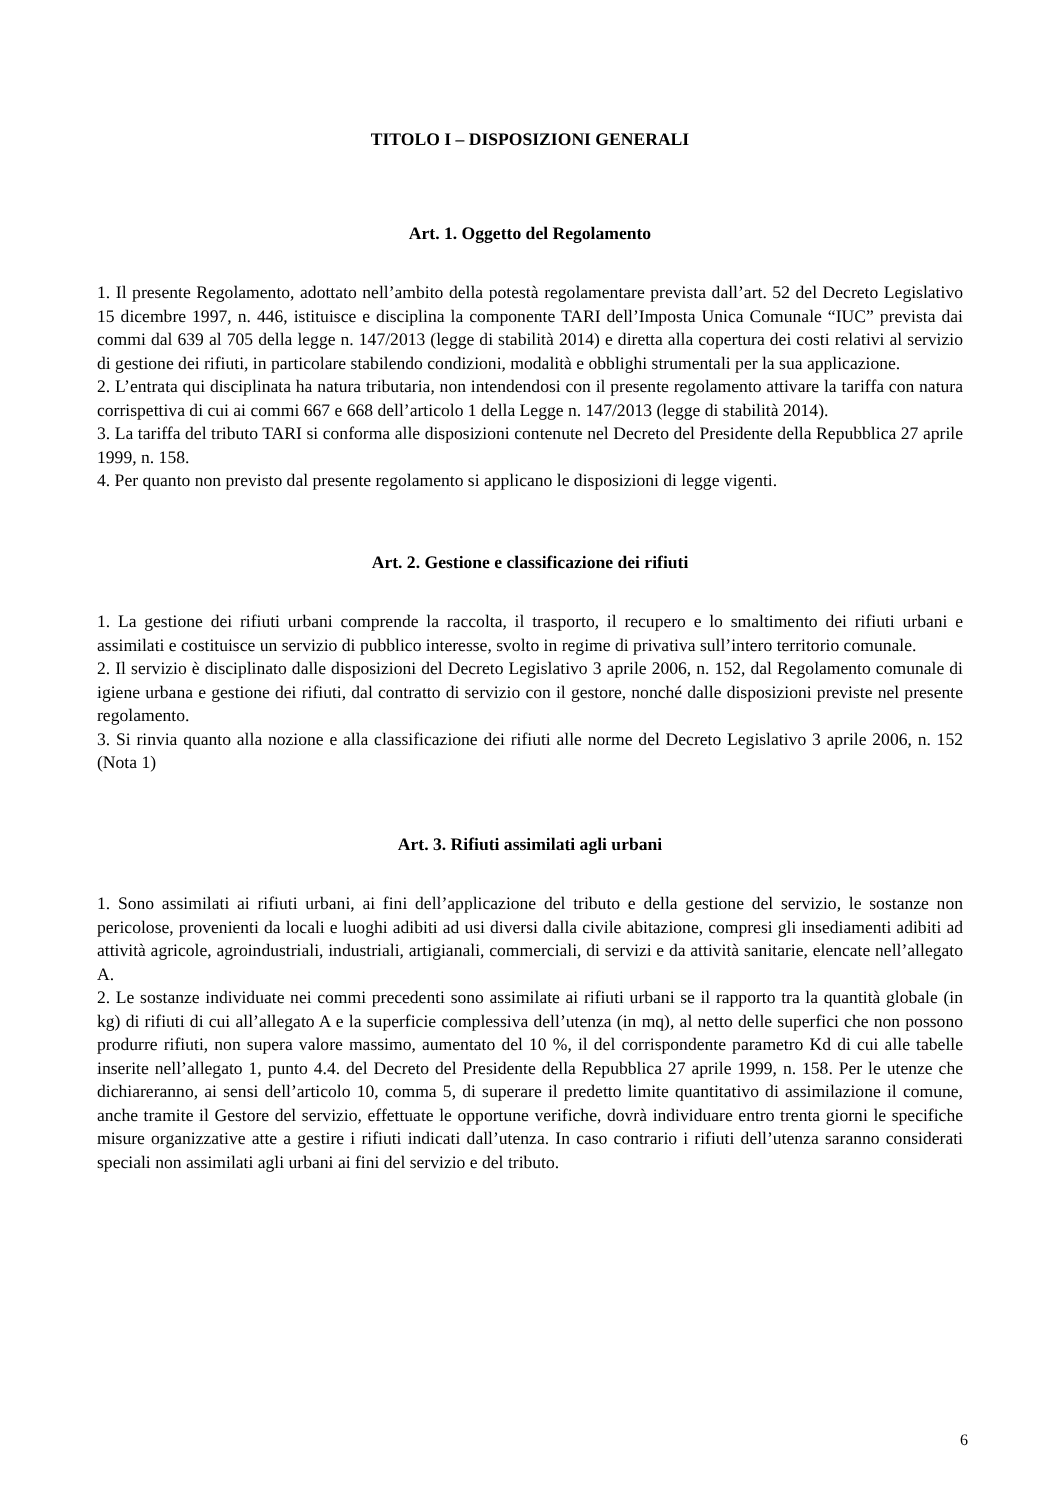TITOLO I – DISPOSIZIONI GENERALI
Art. 1. Oggetto del Regolamento
1. Il presente Regolamento, adottato nell’ambito della potestà regolamentare prevista dall’art. 52 del Decreto Legislativo 15 dicembre 1997, n. 446, istituisce e disciplina la componente TARI dell’Imposta Unica Comunale “IUC” prevista dai commi dal 639 al 705 della legge n. 147/2013 (legge di stabilità 2014) e diretta alla copertura dei costi relativi al servizio di gestione dei rifiuti, in particolare stabilendo condizioni, modalità e obblighi strumentali per la sua applicazione.
2. L’entrata qui disciplinata ha natura tributaria, non intendendosi con il presente regolamento attivare la tariffa con natura corrispettiva di cui ai commi 667 e 668 dell’articolo 1 della Legge n. 147/2013 (legge di stabilità 2014).
3. La tariffa del tributo TARI si conforma alle disposizioni contenute nel Decreto del Presidente della Repubblica 27 aprile 1999, n. 158.
4. Per quanto non previsto dal presente regolamento si applicano le disposizioni di legge vigenti.
Art. 2. Gestione e classificazione dei rifiuti
1. La gestione dei rifiuti urbani comprende la raccolta, il trasporto, il recupero e lo smaltimento dei rifiuti urbani e assimilati e costituisce un servizio di pubblico interesse, svolto in regime di privativa sull’intero territorio comunale.
2. Il servizio è disciplinato dalle disposizioni del Decreto Legislativo 3 aprile 2006, n. 152, dal Regolamento comunale di igiene urbana e gestione dei rifiuti, dal contratto di servizio con il gestore, nonché dalle disposizioni previste nel presente regolamento.
3. Si rinvia quanto alla nozione e alla classificazione dei rifiuti alle norme del Decreto Legislativo 3 aprile 2006, n. 152 (Nota 1)
Art. 3. Rifiuti assimilati agli urbani
1. Sono assimilati ai rifiuti urbani, ai fini dell’applicazione del tributo e della gestione del servizio, le sostanze non pericolose, provenienti da locali e luoghi adibiti ad usi diversi dalla civile abitazione, compresi gli insediamenti adibiti ad attività agricole, agroindustriali, industriali, artigianali, commerciali, di servizi e da attività sanitarie, elencate nell’allegato A.
2. Le sostanze individuate nei commi precedenti sono assimilate ai rifiuti urbani se il rapporto tra la quantità globale (in kg) di rifiuti di cui all’allegato A e la superficie complessiva dell’utenza (in mq), al netto delle superfici che non possono produrre rifiuti, non supera valore massimo, aumentato del 10 %, il del corrispondente parametro Kd di cui alle tabelle inserite nell’allegato 1, punto 4.4. del Decreto del Presidente della Repubblica 27 aprile 1999, n. 158. Per le utenze che dichiareranno, ai sensi dell’articolo 10, comma 5, di superare il predetto limite quantitativo di assimilazione il comune, anche tramite il Gestore del servizio, effettuate le opportune verifiche, dovrà individuare entro trenta giorni le specifiche misure organizzative atte a gestire i rifiuti indicati dall’utenza. In caso contrario i rifiuti dell’utenza saranno considerati speciali non assimilati agli urbani ai fini del servizio e del tributo.
6